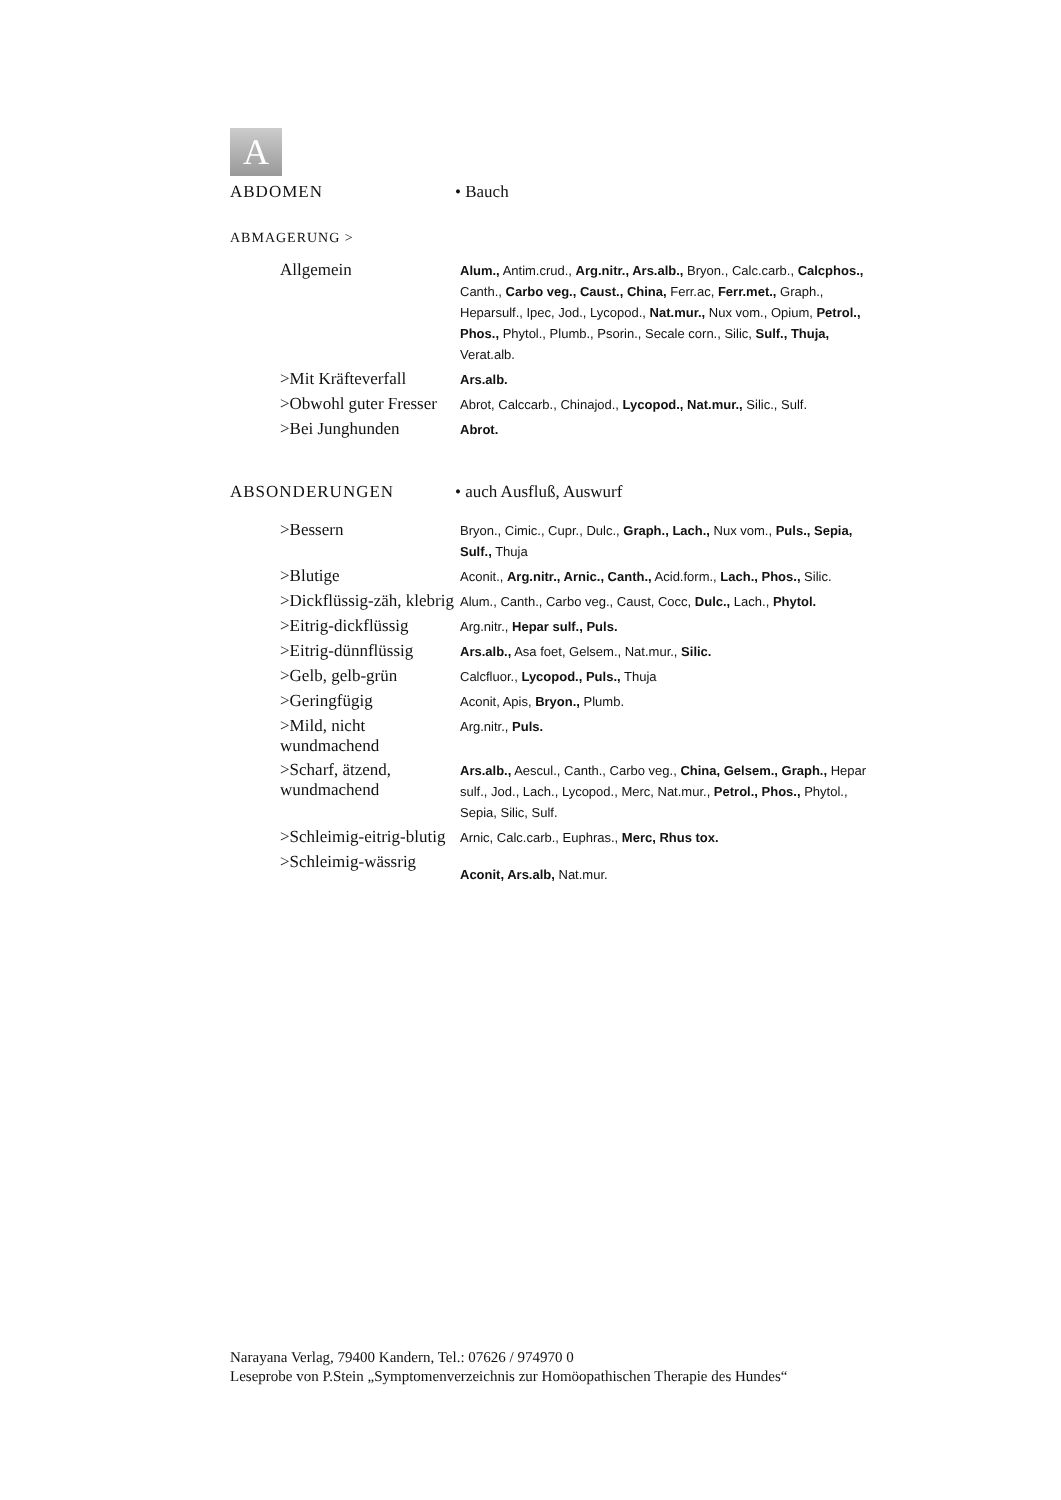A
ABDOMEN • Bauch
ABMAGERUNG >
| Allgemein | Alum., Antim.crud., Arg.nitr., Ars.alb., Bryon., Calc.carb., Calcphos., Canth., Carbo veg., Caust., China, Ferr.ac, Ferr.met., Graph., Heparsulf., Ipec, Jod., Lycopod., Nat.mur., Nux vom., Opium, Petrol., Phos., Phytol., Plumb., Psorin., Secale corn., Silic, Sulf., Thuja, Verat.alb. |
| >Mit Kräfteverfall | Ars.alb. |
| >Obwohl guter Fresser | Abrot, Calccarb., Chinajod., Lycopod., Nat.mur., Silic., Sulf. |
| >Bei Junghunden | Abrot. |
ABSONDERUNGEN • auch Ausfluß, Auswurf
| >Bessern | Bryon., Cimic., Cupr., Dulc., Graph., Lach., Nux vom., Puls., Sepia, Sulf., Thuja |
| >Blutige | Aconit., Arg.nitr., Arnic., Canth., Acid.form., Lach., Phos., Silic. |
| >Dickflüssig-zäh, klebrig | Alum., Canth., Carbo veg., Caust, Cocc, Dulc., Lach., Phytol. |
| >Eitrig-dickflüssig | Arg.nitr., Hepar sulf., Puls. |
| >Eitrig-dünnflüssig | Ars.alb., Asa foet, Gelsem., Nat.mur., Silic. |
| >Gelb, gelb-grün | Calcfluor., Lycopod., Puls., Thuja |
| >Geringfügig | Aconit, Apis, Bryon., Plumb. |
| >Mild, nicht wundmachend | Arg.nitr., Puls. |
| >Scharf, ätzend, wundmachend | Ars.alb., Aescul., Canth., Carbo veg., China, Gelsem., Graph., Hepar sulf., Jod., Lach., Lycopod., Merc, Nat.mur., Petrol., Phos., Phytol., Sepia, Silic, Sulf. |
| >Schleimig-eitrig-blutig | Arnic, Calc.carb., Euphras., Merc, Rhus tox. |
| >Schleimig-wässrig | Aconit, Ars.alb, Nat.mur. |
Narayana Verlag, 79400 Kandern, Tel.: 07626 / 974970 0
Leseprobe von P.Stein „Symptomenverzeichnis zur Homöopathischen Therapie des Hundes“